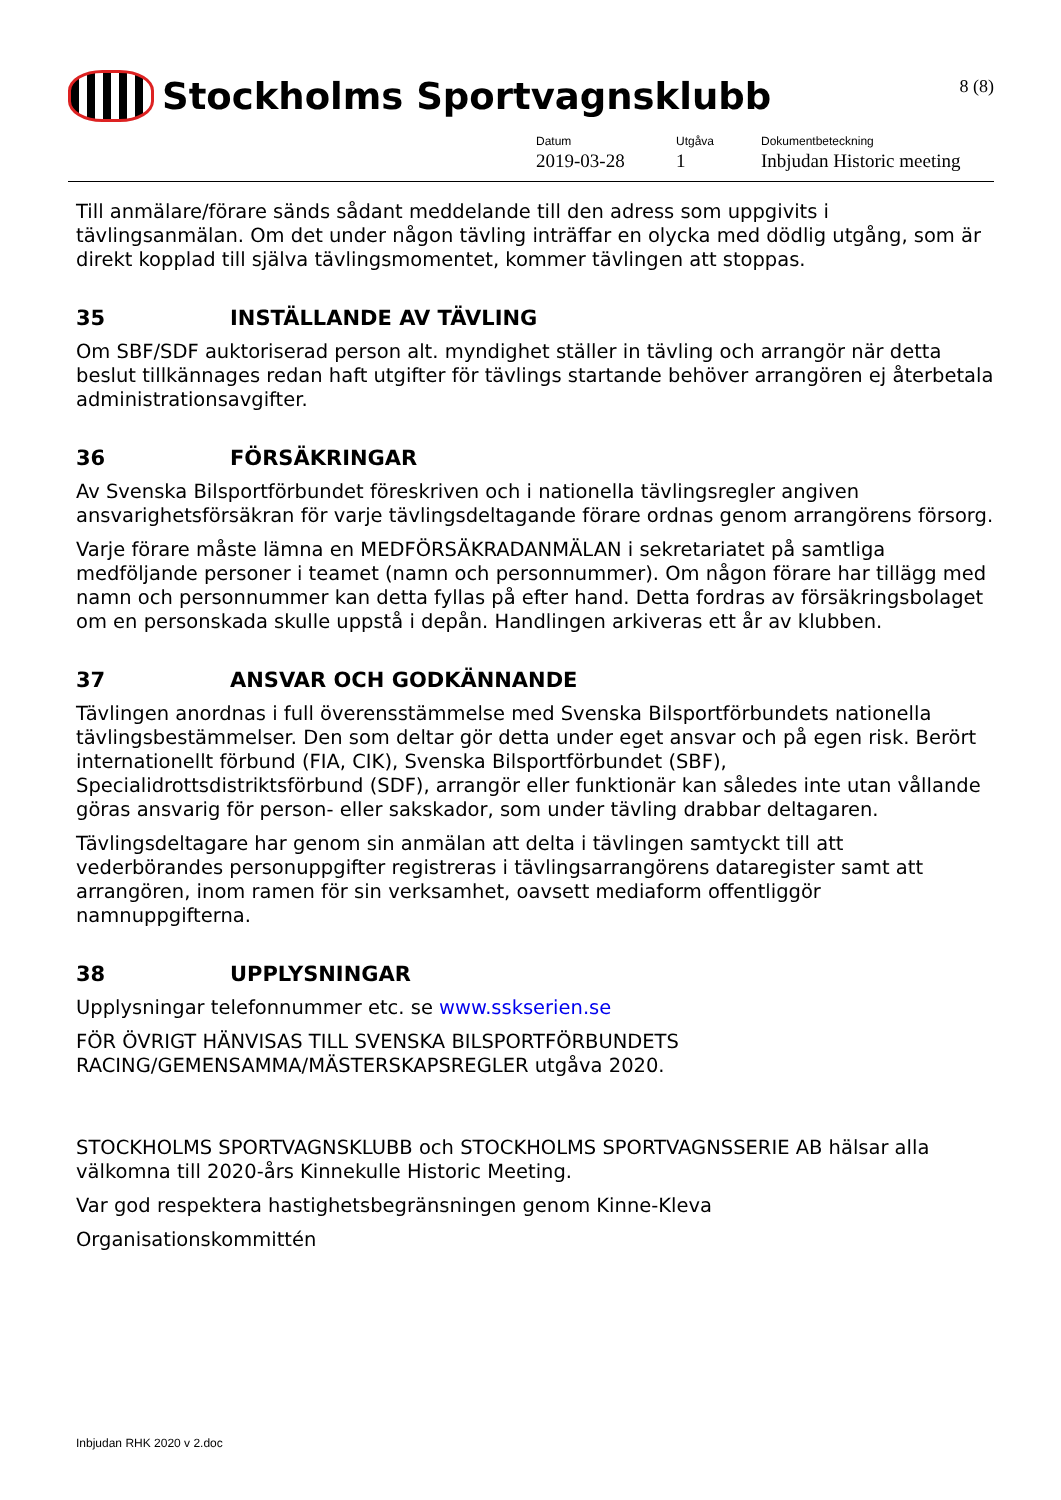Stockholms Sportvagnsklubb
8 (8)
Datum
2019-03-28
Utgåva
1
Dokumentbeteckning
Inbjudan Historic meeting
Till anmälare/förare sänds sådant meddelande till den adress som uppgivits i tävlingsanmälan. Om det under någon tävling inträffar en olycka med dödlig utgång, som är direkt kopplad till själva tävlingsmomentet, kommer tävlingen att stoppas.
35 INSTÄLLANDE AV TÄVLING
Om SBF/SDF auktoriserad person alt. myndighet ställer in tävling och arrangör när detta beslut tillkännages redan haft utgifter för tävlings startande behöver arrangören ej återbetala administrationsavgifter.
36 FÖRSÄKRINGAR
Av Svenska Bilsportförbundet föreskriven och i nationella tävlingsregler angiven ansvarighetsförsäkran för varje tävlingsdeltagande förare ordnas genom arrangörens försorg.
Varje förare måste lämna en MEDFÖRSÄKRADANMÄLAN i sekretariatet på samtliga medföljande personer i teamet (namn och personnummer). Om någon förare har tillägg med namn och personnummer kan detta fyllas på efter hand. Detta fordras av försäkringsbolaget om en personskada skulle uppstå i depån. Handlingen arkiveras ett år av klubben.
37 ANSVAR OCH GODKÄNNANDE
Tävlingen anordnas i full överensstämmelse med Svenska Bilsportförbundets nationella tävlingsbestämmelser. Den som deltar gör detta under eget ansvar och på egen risk. Berört internationellt förbund (FIA, CIK), Svenska Bilsportförbundet (SBF), Specialidrottsdistriktsförbund (SDF), arrangör eller funktionär kan således inte utan vållande göras ansvarig för person- eller sakskador, som under tävling drabbar deltagaren.
Tävlingsdeltagare har genom sin anmälan att delta i tävlingen samtyckt till att vederbörandes personuppgifter registreras i tävlingsarrangörens dataregister samt att arrangören, inom ramen för sin verksamhet, oavsett mediaform offentliggör namnuppgifterna.
38 UPPLYSNINGAR
Upplysningar telefonnummer etc. se www.sskserien.se
FÖR ÖVRIGT HÄNVISAS TILL SVENSKA BILSPORTFÖRBUNDETS RACING/GEMENSAMMA/MÄSTERSKAPSREGLER utgåva 2020.
STOCKHOLMS SPORTVAGNSKLUBB och STOCKHOLMS SPORTVAGNSSERIE AB hälsar alla välkomna till 2020-års Kinnekulle Historic Meeting.
Var god respektera hastighetsbegränsningen genom Kinne-Kleva
Organisationskommittén
Inbjudan RHK 2020 v 2.doc